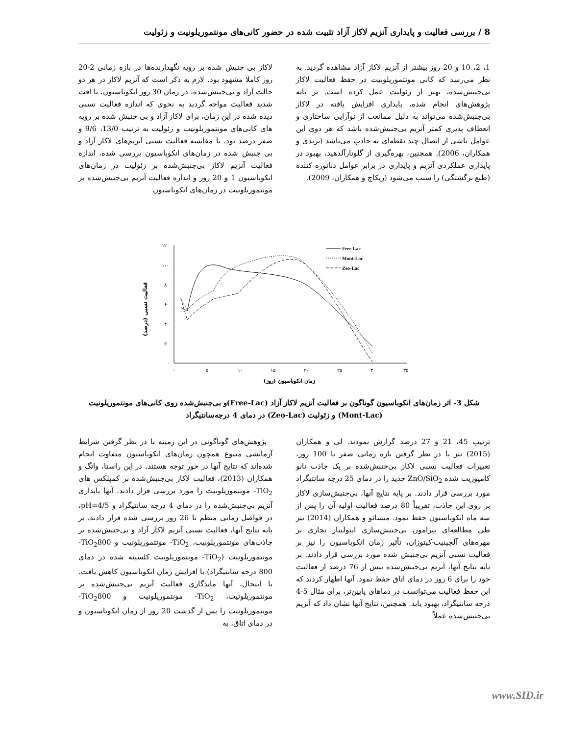8 / بررسی فعالیت و پایداری آنزیم لاکاز آزاد تثبیت شده در حضور کانی‌های مونتموریلونیت و زئولیت
لاکاز بی جنبش شده بر رویه نگهدارنده‌ها در بازه زمانی 2-20 روز کاملا مشهود بود. لازم به ذکر است که آنزیم لاکاز در هر دو حالت آزاد و بی‌جنبش‌شده، در زمان 30 روز انکوباسیون، با افت شدید فعالیت مواجه گردید به نحوی که اندازه فعالیت نسبی دیده شده در این زمان، برای لاکاز آزاد و بی جنبش شده بر رویه های کانی‌های مونتموریلونیت و زئولیت به ترتیب 13/0، 9/6 و صفر درصد بود. با مقایسه فعالیت نسبی آنزیم‌های لاکاز آزاد و بی جنبش شده در زمان‌های انکوباسیون بررسی شده، اندازه فعالیت آنزیم لاکاز بی‌جنبش‌شده بر زئولیت در زمان‌های انکوباسیون 1 و 20 روز و اندازه فعالیت آنزیم بی‌جنبش‌شده بر مونتموریلونیت در زمان‌های انکوباسیون
1، 2، 10 و 20 روز بیشتر از آنزیم لاکاز آزاد مشاهده گردید. به نظر می‌رسد که کانی مونتموریلونیت در حفظ فعالیت لاکاز بی‌جنبش‌شده، بهتر از زئولیت عمل کرده است. بر پایه پژوهش‌های انجام شده، پایداری افزایش یافته در لاکاز بی‌جنبش‌شده می‌تواند به دلیل ممانعت از نوآرایی ساختاری و انعطاف پذیری کمتر آنزیم بی‌جنبش‌شده باشد که هر دوی این عوامل ناشی از اتصال چند نقطه‌ای به جاذب می‌باشد (برندی و همکاران، 2006). همچنین، بهره‌گیری از گلوتارآلدهید، بهبود در پایداری عملکردی آنزیم و پایداری در برابر عوامل دناتوره کننده (طبع برگشتگی) را سبب می‌شود (ریکاچ و همکاران، 2009).
فعالیت نسبی (درصد)
۱۲۰
۱۰۰
۸۰
۶۰
۴۰
۲۰
۰
۰
۵
۱۰
۱۵
۲۰
۲۵
۳۰
۳۵
زمان انکوباسیون (روز)
Free Lac
Mont-Lac
Zeo-Lac
شکل 3- اثر زمان‌های انکوباسیون گوناگون بر فعالیت آنزیم لاکاز آزاد (Free-Lac)و بی‌جنبش‌شده روی کانی‌های مونتموریلونیت (Mont-Lac) و زئولیت (Zeo-Lac) در دمای 4 درجه‌سانتیگراد
پژوهش‌های گوناگونی در این زمینه با در نظر گرفتن شرایط آزمایشی متنوع همچون زمان‌های انکوباسیون متفاوت انجام شده‌اند که نتایج آنها در خور توجه هستند. در این راستا، وانگ و همکاران (2013)، فعالیت لاکاز بی‌جنبش‌شده بر کمپلکس های TiO<sub>2</sub>- مونتموریلونیت را مورد بررسی قرار دادند. آنها پایداری آنزیم بی‌جنبش‌شده را در دمای 4 درجه سانتیگراد و pH=4/5، در فواصل زمانی منظم تا 26 روز بررسی شده قرار دادند. بر پایه نتایج آنها، فعالیت نسبی آنزیم لاکاز آزاد و بی‌جنبش‌شده بر جاذب‌های مونتموریلونیت، TiO<sub>2</sub>- مونتموریلونیت و TiO<sub>2</sub>800- مونتموریلونیت (TiO<sub>2</sub>- مونتموریلونیت کلسینه شده در دمای 800 درجه سانتیگراد) با افزایش زمان انکوباسیون کاهش یافت. با اینحال، آنها ماندگاری فعالیت آنزیم بی‌جنبش‌شده بر مونتموریلونیت، TiO<sub>2</sub>- مونتموریلونیت و TiO<sub>2</sub>800- مونتموریلونیت را پس از گذشت 20 روز از زمان انکوباسیون و در دمای اتاق، به
ترتیب 45، 21 و 27 درصد گزارش نمودند. لی و همکاران (2015) نیز با در نظر گرفتن بازه زمانی صفر تا 100 روز، تغییرات فعالیت نسبی لاکاز بی‌جنبش‌شده بر یک جاذب نانو کامپوزیت شده ZnO/SiO<sub>2</sub> جدید را در دمای 25 درجه سانتیگراد مورد بررسی قرار دادند. بر پایه نتایج آنها، بی‌جنبش‌سازی لاکاز بر روی این جاذب، تقریباً 80 درصد فعالیت اولیه آن را پس از سه ماه انکوباسیون حفظ نمود. میسائو و همکاران (2014) نیز طی مطالعه‌ای پیرامون بی‌جنبش‌سازی اینولیناز تجاری بر مهره‌های آلجینیت-کیتوزان، تأثیر زمان انکوباسیون را نیز بر فعالیت نسبی آنزیم بی‌جنبش شده مورد بررسی قرار دادند. بر پایه نتایج آنها، آنزیم بی‌جنبش‌شده بیش از 76 درصد از فعالیت خود را برای 6 روز در دمای اتاق حفظ نمود. آنها اظهار کردند که این حفظ فعالیت می‌توانست در دماهای پایین‌تر، برای مثال 5-4 درجه سانتیگراد، بهبود یابد. همچنین، نتایج آنها نشان داد که آنزیم بی‌جنبش‌شده عملاً
www.SID.ir